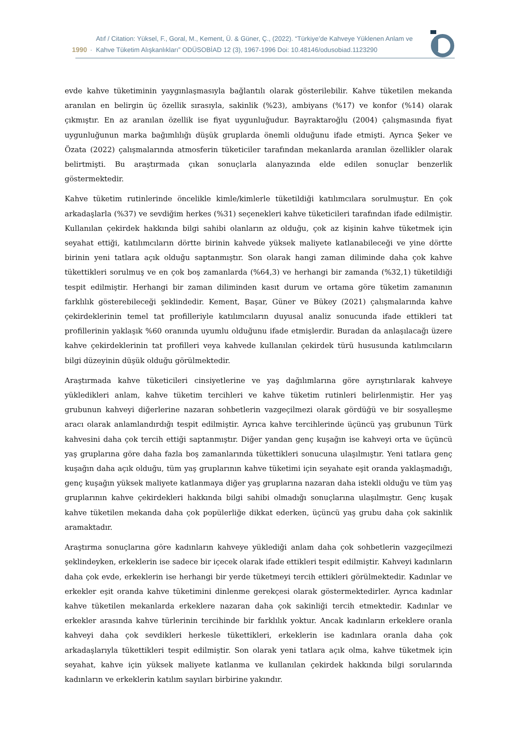1990 ·
Atıf / Citation: Yüksel, F., Goral, M., Kement, Ü. & Güner, Ç., (2022). “Türkiye’de Kahveye Yüklenen Anlam ve
Kahve Tüketim Alışkanlıkları” ODÜSOBİAD 12 (3), 1967-1996 Doi: 10.48146/odusobiad.1123290
evde kahve tüketiminin yaygınlaşmasıyla bağlantılı olarak gösterilebilir. Kahve tüketilen mekanda aranılan en belirgin üç özellik sırasıyla, sakinlik (%23), ambiyans (%17) ve konfor (%14) olarak çıkmıştır. En az aranılan özellik ise fiyat uygunluğudur. Bayraktaroğlu (2004) çalışmasında fiyat uygunluğunun marka bağımlılığı düşük gruplarda önemli olduğunu ifade etmişti. Ayrıca Şeker ve Özata (2022) çalışmalarında atmosferin tüketiciler tarafından mekanlarda aranılan özellikler olarak belirtmişti. Bu araştırmada çıkan sonuçlarla alanyazında elde edilen sonuçlar benzerlik göstermektedir.
Kahve tüketim rutinlerinde öncelikle kimle/kimlerle tüketildiği katılımcılara sorulmuştur. En çok arkadaşlarla (%37) ve sevdiğim herkes (%31) seçenekleri kahve tüketicileri tarafından ifade edilmiştir. Kullanılan çekirdek hakkında bilgi sahibi olanların az olduğu, çok az kişinin kahve tüketmek için seyahat ettiği, katılımcıların dörtte birinin kahvede yüksek maliyete katlanabileceği ve yine dörtte birinin yeni tatlara açık olduğu saptanmıştır. Son olarak hangi zaman diliminde daha çok kahve tükettikleri sorulmuş ve en çok boş zamanlarda (%64,3) ve herhangi bir zamanda (%32,1) tüketildiği tespit edilmiştir. Herhangi bir zaman diliminden kasıt durum ve ortama göre tüketim zamanının farklılık gösterebileceği şeklindedir. Kement, Başar, Güner ve Bükey (2021) çalışmalarında kahve çekirdeklerinin temel tat profilleriyle katılımcıların duyusal analiz sonucunda ifade ettikleri tat profillerinin yaklaşık %60 oranında uyumlu olduğunu ifade etmişlerdir. Buradan da anlaşılacağı üzere kahve çekirdeklerinin tat profilleri veya kahvede kullanılan çekirdek türü hususunda katılımcıların bilgi düzeyinin düşük olduğu görülmektedir.
Araştırmada kahve tüketicileri cinsiyetlerine ve yaş dağılımlarına göre ayrıştırılarak kahveye yükledikleri anlam, kahve tüketim tercihleri ve kahve tüketim rutinleri belirlenmiştir. Her yaş grubunun kahveyi diğerlerine nazaran sohbetlerin vazgeçilmezi olarak gördüğü ve bir sosyalleşme aracı olarak anlamlandırdığı tespit edilmiştir. Ayrıca kahve tercihlerinde üçüncü yaş grubunun Türk kahvesini daha çok tercih ettiği saptanmıştır. Diğer yandan genç kuşağın ise kahveyi orta ve üçüncü yaş gruplarına göre daha fazla boş zamanlarında tükettikleri sonucuna ulaşılmıştır. Yeni tatlara genç kuşağın daha açık olduğu, tüm yaş gruplarının kahve tüketimi için seyahate eşit oranda yaklaşmadığı, genç kuşağın yüksek maliyete katlanmaya diğer yaş gruplarına nazaran daha istekli olduğu ve tüm yaş gruplarının kahve çekirdekleri hakkında bilgi sahibi olmadığı sonuçlarına ulaşılmıştır. Genç kuşak kahve tüketilen mekanda daha çok popülerliğe dikkat ederken, üçüncü yaş grubu daha çok sakinlik aramaktadır.
Araştırma sonuçlarına göre kadınların kahveye yüklediği anlam daha çok sohbetlerin vazgeçilmezi şeklindeyken, erkeklerin ise sadece bir içecek olarak ifade ettikleri tespit edilmiştir. Kahveyi kadınların daha çok evde, erkeklerin ise herhangi bir yerde tüketmeyi tercih ettikleri görülmektedir. Kadınlar ve erkekler eşit oranda kahve tüketimini dinlenme gerekçesi olarak göstermektedirler. Ayrıca kadınlar kahve tüketilen mekanlarda erkeklere nazaran daha çok sakinliği tercih etmektedir. Kadınlar ve erkekler arasında kahve türlerinin tercihinde bir farklılık yoktur. Ancak kadınların erkeklere oranla kahveyi daha çok sevdikleri herkesle tükettikleri, erkeklerin ise kadınlara oranla daha çok arkadaşlarıyla tükettikleri tespit edilmiştir. Son olarak yeni tatlara açık olma, kahve tüketmek için seyahat, kahve için yüksek maliyete katlanma ve kullanılan çekirdek hakkında bilgi sorularında kadınların ve erkeklerin katılım sayıları birbirine yakındır.